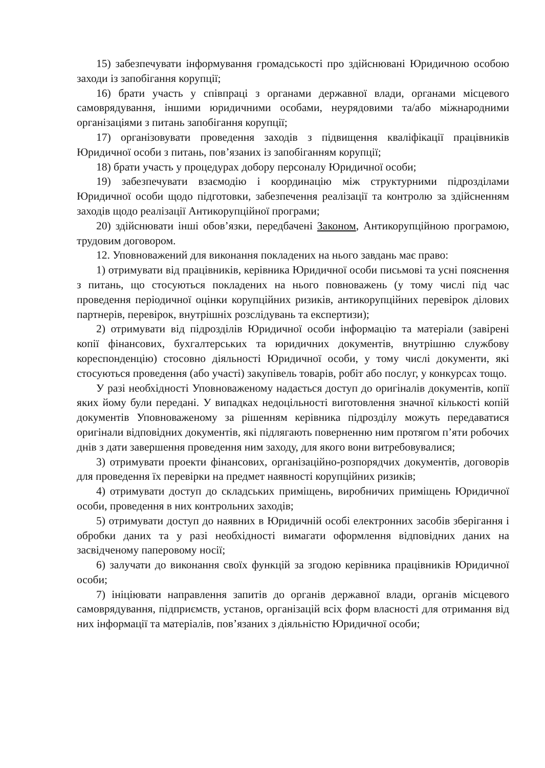15) забезпечувати інформування громадськості про здійснювані Юридичною особою заходи із запобігання корупції;
16) брати участь у співпраці з органами державної влади, органами місцевого самоврядування, іншими юридичними особами, неурядовими та/або міжнародними організаціями з питань запобігання корупції;
17) організовувати проведення заходів з підвищення кваліфікації працівників Юридичної особи з питань, пов’язаних із запобіганням корупції;
18) брати участь у процедурах добору персоналу Юридичної особи;
19) забезпечувати взаємодію і координацію між структурними підрозділами Юридичної особи щодо підготовки, забезпечення реалізації та контролю за здійсненням заходів щодо реалізації Антикорупційної програми;
20) здійснювати інші обов’язки, передбачені Законом, Антикорупційною програмою, трудовим договором.
12. Уповноважений для виконання покладених на нього завдань має право:
1) отримувати від працівників, керівника Юридичної особи письмові та усні пояснення з питань, що стосуються покладених на нього повноважень (у тому числі під час проведення періодичної оцінки корупційних ризиків, антикорупційних перевірок ділових партнерів, перевірок, внутрішніх розслідувань та експертизи);
2) отримувати від підрозділів Юридичної особи інформацію та матеріали (завірені копії фінансових, бухгалтерських та юридичних документів, внутрішню службову кореспонденцію) стосовно діяльності Юридичної особи, у тому числі документи, які стосуються проведення (або участі) закупівель товарів, робіт або послуг, у конкурсах тощо.
У разі необхідності Уповноваженому надається доступ до оригіналів документів, копії яких йому були передані. У випадках недоцільності виготовлення значної кількості копій документів Уповноваженому за рішенням керівника підрозділу можуть передаватися оригінали відповідних документів, які підлягають поверненню ним протягом п’яти робочих днів з дати завершення проведення ним заходу, для якого вони витребовувалися;
3) отримувати проекти фінансових, організаційно-розпорядчих документів, договорів для проведення їх перевірки на предмет наявності корупційних ризиків;
4) отримувати доступ до складських приміщень, виробничих приміщень Юридичної особи, проведення в них контрольних заходів;
5) отримувати доступ до наявних в Юридичній особі електронних засобів зберігання і обробки даних та у разі необхідності вимагати оформлення відповідних даних на засвідченому паперовому носії;
6) залучати до виконання своїх функцій за згодою керівника працівників Юридичної особи;
7) ініціювати направлення запитів до органів державної влади, органів місцевого самоврядування, підприємств, установ, організацій всіх форм власності для отримання від них інформації та матеріалів, пов’язаних з діяльністю Юридичної особи;